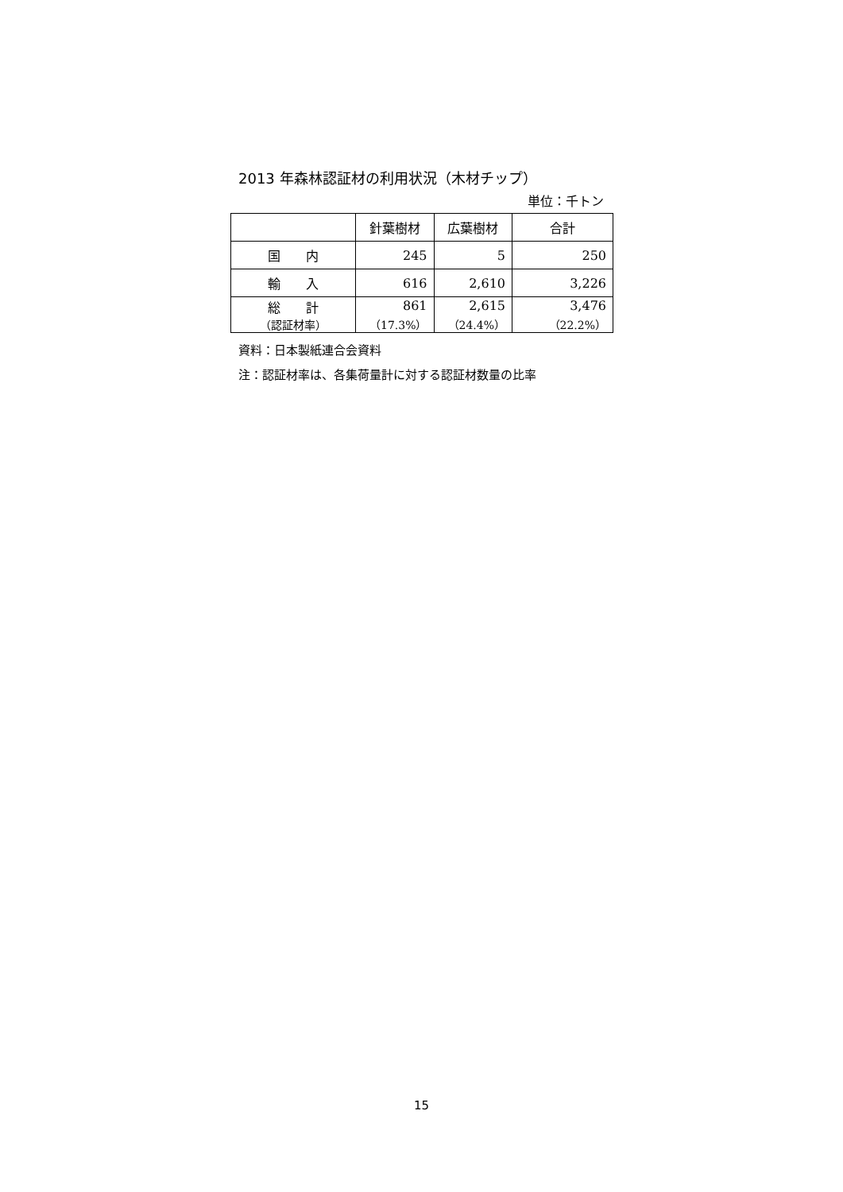2013 年森林認証材の利用状況（木材チップ）
単位：千トン
| | 針葉樹材 | 広葉樹材 | 合計 |
| --- | --- | --- | --- |
| 国 内 | 245 | 5 | 250 |
| 輸 入 | 616 | 2,610 | 3,226 |
| 総 計 （認証材率） | 861 （17.3%） | 2,615 （24.4%） | 3,476 （22.2%） |
資料：日本製紙連合会資料
注：認証材率は、各集荷量計に対する認証材数量の比率
15